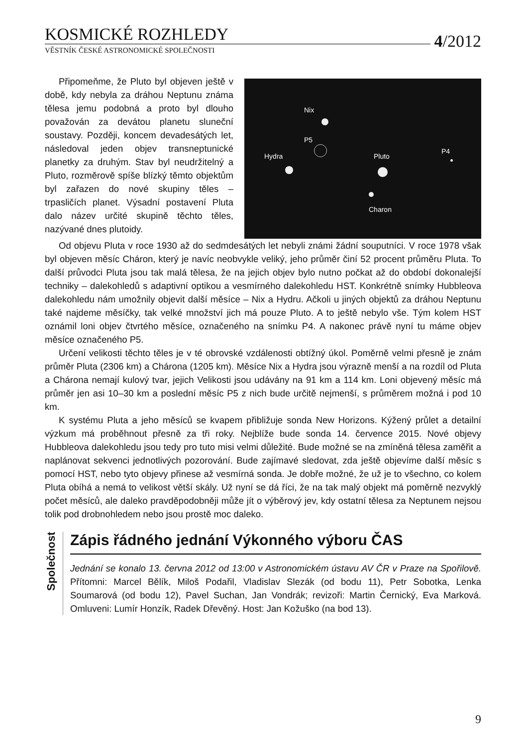KOSMICKÉ ROZHLEDY
4/2012
VĚSTNÍK ČESKÉ ASTRONOMICKÉ SPOLEČNOSTI
Připomeňme, že Pluto byl objeven ještě v době, kdy nebyla za dráhou Neptunu známa tělesa jemu podobná a proto byl dlouho považován za devátou planetu sluneční soustavy. Později, koncem devadesátých let, následoval jeden objev transneptunické planetky za druhým. Stav byl neudržitelný a Pluto, rozměrově spíše blízký těmto objektům byl zařazen do nové skupiny těles – trpasličích planet. Výsadní postavení Pluta dalo název určité skupině těchto těles, nazývané dnes plutoidy.
Nix
P5
Hydra Pluto
Charon
P4
Od objevu Pluta v roce 1930 až do sedmdesátých let nebyli známi žádní souputníci. V roce 1978 však byl objeven měsíc Cháron, který je navíc neobvykle veliký, jeho průměr činí 52 procent průměru Pluta. To další průvodci Pluta jsou tak malá tělesa, že na jejich objev bylo nutno počkat až do období dokonalejší techniky – dalekohledů s adaptivní optikou a vesmírného dalekohledu HST. Konkrétně snímky Hubbleova dalekohledu nám umožnily objevit další měsíce – Nix a Hydru. Ačkoli u jiných objektů za dráhou Neptunu také najdeme měsíčky, tak velké množství jich má pouze Pluto. A to ještě nebylo vše. Tým kolem HST oznámil loni objev čtvrtého měsíce, označeného na snímku P4. A nakonec právě nyní tu máme objev měsíce označeného P5.
Určení velikosti těchto těles je v té obrovské vzdálenosti obtížný úkol. Poměrně velmi přesně je znám průměr Pluta (2306 km) a Chárona (1205 km). Měsíce Nix a Hydra jsou výrazně menší a na rozdíl od Pluta a Chárona nemají kulový tvar, jejich Velikosti jsou udávány na 91 km a 114 km. Loni objevený měsíc má průměr jen asi 10–30 km a poslední měsíc P5 z nich bude určitě nejmenší, s průměrem možná i pod 10 km.
K systému Pluta a jeho měsíců se kvapem přibližuje sonda New Horizons. Kýžený průlet a detailní výzkum má proběhnout přesně za tři roky. Nejblíže bude sonda 14. července 2015. Nové objevy Hubbleova dalekohledu jsou tedy pro tuto misi velmi důležité. Bude možné se na zmíněná tělesa zaměřit a naplánovat sekvenci jednotlivých pozorování. Bude zajímavé sledovat, zda ještě objevíme další měsíc s pomocí HST, nebo tyto objevy přinese až vesmírná sonda. Je dobře možné, že už je to všechno, co kolem Pluta obíhá a nemá to velikost větší skály. Už nyní se dá říci, že na tak malý objekt má poměrně nezvyklý počet měsíců, ale daleko pravděpodobněji může jít o výběrový jev, kdy ostatní tělesa za Neptunem nejsou tolik pod drobnohledem nebo jsou prostě moc daleko.
Společnost
Zápis řádného jednání Výkonného výboru ČAS
Jednání se konalo 13. června 2012 od 13:00 v Astronomickém ústavu AV ČR v Praze na Spořilově. Přítomni: Marcel Bělík, Miloš Podařil, Vladislav Slezák (od bodu 11), Petr Sobotka, Lenka Soumarová (od bodu 12), Pavel Suchan, Jan Vondrák; revizoři: Martin Černický, Eva Marková. Omluveni: Lumír Honzík, Radek Dřevěný. Host: Jan Kožuško (na bod 13).
9